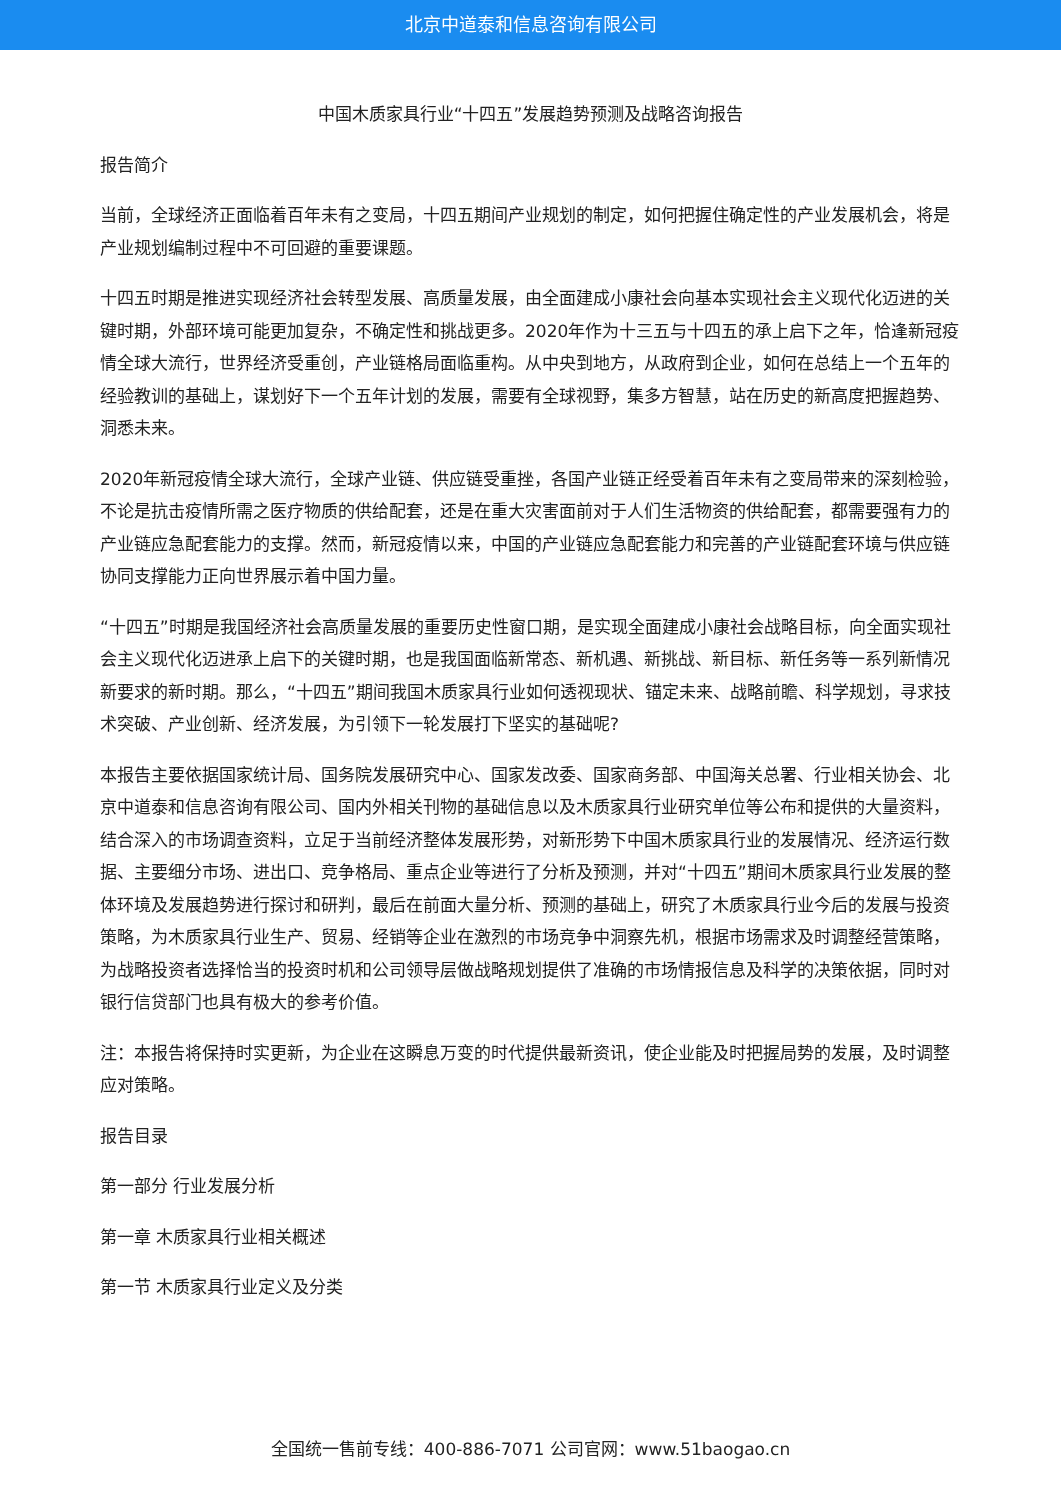北京中道泰和信息咨询有限公司
中国木质家具行业“十四五”发展趋势预测及战略咨询报告
报告简介
当前，全球经济正面临着百年未有之变局，十四五期间产业规划的制定，如何把握住确定性的产业发展机会，将是产业规划编制过程中不可回避的重要课题。
十四五时期是推进实现经济社会转型发展、高质量发展，由全面建成小康社会向基本实现社会主义现代化迈进的关键时期，外部环境可能更加复杂，不确定性和挑战更多。2020年作为十三五与十四五的承上启下之年，恰逢新冠疫情全球大流行，世界经济受重创，产业链格局面临重构。从中央到地方，从政府到企业，如何在总结上一个五年的经验教训的基础上，谋划好下一个五年计划的发展，需要有全球视野，集多方智慧，站在历史的新高度把握趋势、洞悉未来。
2020年新冠疫情全球大流行，全球产业链、供应链受重挫，各国产业链正经受着百年未有之变局带来的深刻检验，不论是抗击疫情所需之医疗物质的供给配套，还是在重大灾害面前对于人们生活物资的供给配套，都需要强有力的产业链应急配套能力的支撑。然而，新冠疫情以来，中国的产业链应急配套能力和完善的产业链配套环境与供应链协同支撑能力正向世界展示着中国力量。
“十四五”时期是我国经济社会高质量发展的重要历史性窗口期，是实现全面建成小康社会战略目标，向全面实现社会主义现代化迈进承上启下的关键时期，也是我国面临新常态、新机遇、新挑战、新目标、新任务等一系列新情况新要求的新时期。那么，“十四五”期间我国木质家具行业如何透视现状、锚定未来、战略前瞻、科学规划，寻求技术突破、产业创新、经济发展，为引领下一轮发展打下坚实的基础呢?
本报告主要依据国家统计局、国务院发展研究中心、国家发改委、国家商务部、中国海关总署、行业相关协会、北京中道泰和信息咨询有限公司、国内外相关刊物的基础信息以及木质家具行业研究单位等公布和提供的大量资料，结合深入的市场调查资料，立足于当前经济整体发展形势，对新形势下中国木质家具行业的发展情况、经济运行数据、主要细分市场、进出口、竞争格局、重点企业等进行了分析及预测，并对“十四五”期间木质家具行业发展的整体环境及发展趋势进行探讨和研判，最后在前面大量分析、预测的基础上，研究了木质家具行业今后的发展与投资策略，为木质家具行业生产、贸易、经销等企业在激烈的市场竞争中洞察先机，根据市场需求及时调整经营策略，为战略投资者选择恰当的投资时机和公司领导层做战略规划提供了准确的市场情报信息及科学的决策依据，同时对银行信贷部门也具有极大的参考价值。
注：本报告将保持时实更新，为企业在这瞬息万变的时代提供最新资讯，使企业能及时把握局势的发展，及时调整应对策略。
报告目录
第一部分 行业发展分析
第一章 木质家具行业相关概述
第一节 木质家具行业定义及分类
全国统一售前专线：400-886-7071 公司官网：www.51baogao.cn